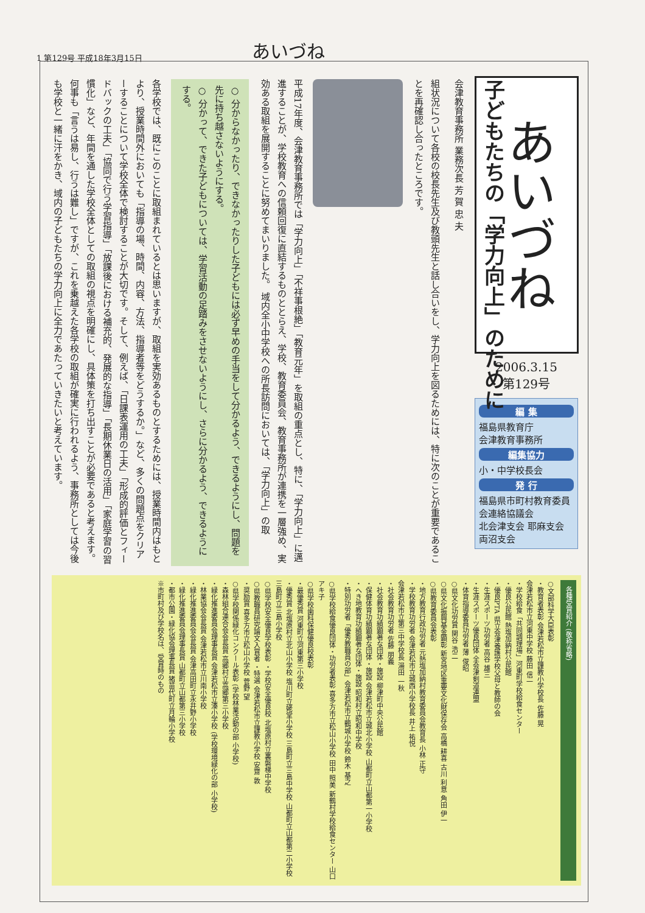1 第129号 平成18年3月15日 あいづね
あいづね
2006.3.15
第129号
編 集
福島県教育庁
会津教育事務所
編集協力
小・中学校長会
発 行
福島県市町村教育委員会連絡協議会
北会津支会 耶麻支会 両沼支会
子どもたちの「学力向上」のために
会津教育事務所 業務次長 芳 賀 忠 夫
組状況について各校の校長先生及び教頭先生と話し合いをし、学力向上を図るためには、特に次のことが重要であることを再確認し合ったところです。
平成17年度、会津教育事務所では「学力向上」「不祥事根絶」「教育元年」を取組の重点とし、特に、「学力向上」に邁進することが、学校教育への信頼回復に直結するものととらえ、学校、教育委員会、教育事務所が連携を一層強め、実効ある取組を展開することに努めてまいりました。 域内全小中学校への所長訪問においては、「学力向上」の取
○ 分からなかったり、できなかったりした子どもには必ず早めの手当をして分かるよう、できるようにし、問題を先に持ち越さないようにする。
○ 分かって、できた子どもについては、学習活動の足踏みをさせないようにし、さらに分かるよう、できるようにする。
各学校では、既にこのことに取組まれているとは思いますが、取組を実効あるものとするためには、授業時間内はもとより、授業時間外においても「指導の場、時間、内容、方法、指導者等をどうするか。」など、多くの問題点をクリアーすることについて学校全体で検討することが大切です。そして、例えば、「日課表運用の工夫」「形成的評価とフィードバックの工夫」「協同で行う学習指導」「放課後における補充的、発展的な指導」「長期休業日の活用」「家庭学習の習慣化」など、年間を通した学校全体としての取組の視点を明確にし、具体策を打ち出すことが必要であると考えます。 何事も「言うは易し、行うは難し」ですが、これを乗越えた各学校の取組が確実に行われるよう、事務所としては今後も学校と一緒に汗をかき、域内の子どもたちの学力向上に全力であたっていきたいと考えています。
各種受賞紹介 (敬称省略)
○文部科学大臣表彰
・教育者表彰 会津若松市立謹教小学校長 佐藤 晃
会津若松市立河東中学校 藤田 信一
・学校給食「共同調理場」河東町学校給食センター
・優良公民館 熱塩加納村公民館
・優良PTA 県立会津養護学校父母と教師の会
・生涯スポーツ功労者 高谷 雄三
・生涯スポーツ優良団体 全会津剣道連盟
・体育指導委員功労者 薄 俊昭
○県文化功労賞 関谷 浩二
○県文化振興基金顕彰 新宮地区重要文化財保存会 高橋 耕喜 古川 利意 角田 伊一
○県教育委員会表彰
・地方教育行政功労者 元熱塩加納村教育委員会教育長 小林 正守
・学校教育功労者 会津若松市立城西小学校長 井上 祐悦
会津若松市立第三中学校長 湯田 一秋
・社会教育功労者 佐藤 朋義
・社会教育功績顕著な団体・施設 柳津町中央公民館
・保健体育功績顕著な団体・施設 会津若松市立城北小学校 山都町立山都第一小学校
・へき地教育功績顕著な団体・施設 昭和村立昭和中学校
・特別功労者「優秀教職員の部」会津若松市立鶴城小学校 鈴木 基之
○県学校給食優良団体・功労者表彰 喜多方市立松山小学校 田中 照美 新鶴村学校給食センター 山口アキ子
○県学校歯科保健優良校表彰
・最優秀賞 河東町立河東第三小学校
・優秀賞 北塩原村立北山小学校 塩川町立姥堂小学校 三島町立三島中学校 山都町立山都第二小学校 三島町立三島小学校
○県学校安全優良学校表彰 ・学校安全優良校 北塩原村立裏磐梯中学校
○県教職員研究論文入賞者 ・特選 会津若松市立謹教小学校 安齋 敦
・奨励賞 喜多方市立松山小学校 菅野 望
○県学校関係緑化コンクール表彰 (学校林業活動の部 小学校)
・森林組合連合会会長賞 高郷村立高郷第三小学校
・緑化推進委員会理事長賞 会津若松市立湊小学校 (学校環境緑化の部 小学校)
・林業協会会長賞 会津若松市立川南小学校
・緑化推進委員会会長賞 会津高田町立永井野小学校
・緑化推進委員会理事長賞 山都町立山都第三小学校
・都市公園・緑化協会理事長賞 猪苗代町立月輪小学校
※市町村及び学校名は、受賞時のもの